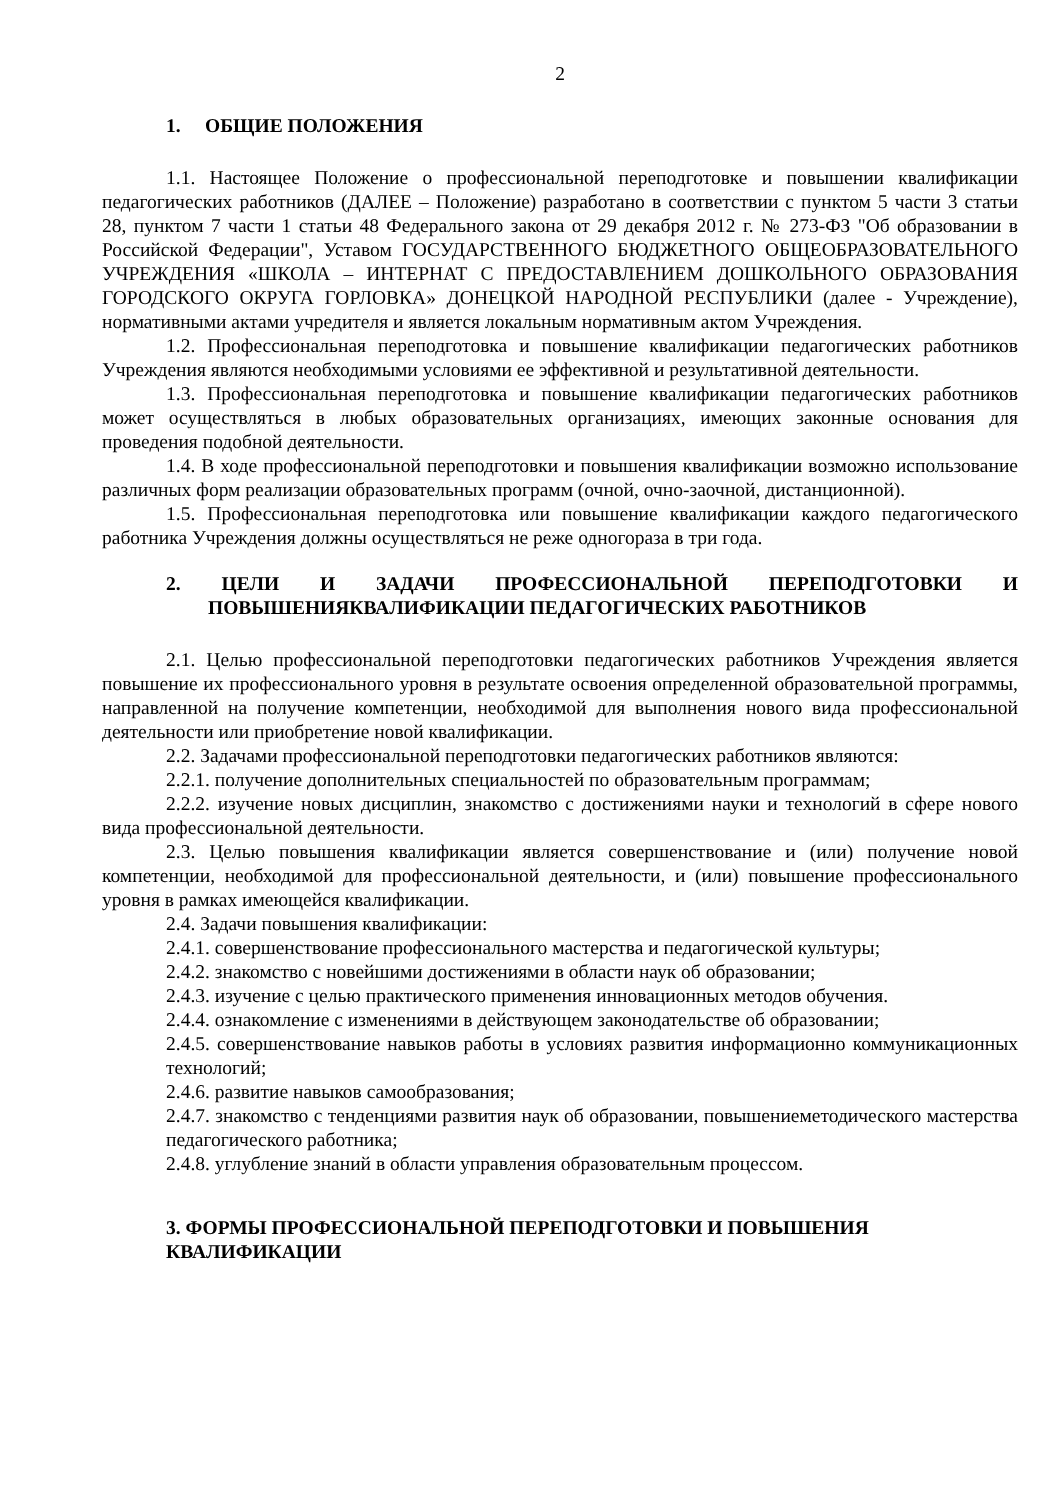2
1. ОБЩИЕ ПОЛОЖЕНИЯ
1.1. Настоящее Положение о профессиональной переподготовке и повышении квалификации педагогических работников (ДАЛЕЕ – Положение) разработано в соответствии с пунктом 5 части 3 статьи 28, пунктом 7 части 1 статьи 48 Федерального закона от 29 декабря 2012 г. № 273-ФЗ "Об образовании в Российской Федерации", Уставом ГОСУДАРСТВЕННОГО БЮДЖЕТНОГО ОБЩЕОБРАЗОВАТЕЛЬНОГО УЧРЕЖДЕНИЯ «ШКОЛА – ИНТЕРНАТ С ПРЕДОСТАВЛЕНИЕМ ДОШКОЛЬНОГО ОБРАЗОВАНИЯ ГОРОДСКОГО ОКРУГА ГОРЛОВКА» ДОНЕЦКОЙ НАРОДНОЙ РЕСПУБЛИКИ (далее - Учреждение), нормативными актами учредителя и является локальным нормативным актом Учреждения.
1.2. Профессиональная переподготовка и повышение квалификации педагогических работников Учреждения являются необходимыми условиями ее эффективной и результативной деятельности.
1.3. Профессиональная переподготовка и повышение квалификации педагогических работников может осуществляться в любых образовательных организациях, имеющих законные основания для проведения подобной деятельности.
1.4. В ходе профессиональной переподготовки и повышения квалификации возможно использование различных форм реализации образовательных программ (очной, очно-заочной, дистанционной).
1.5. Профессиональная переподготовка или повышение квалификации каждого педагогического работника Учреждения должны осуществляться не реже одногораза в три года.
2. ЦЕЛИ И ЗАДАЧИ ПРОФЕССИОНАЛЬНОЙ ПЕРЕПОДГОТОВКИ И ПОВЫШЕНИЯКВАЛИФИКАЦИИ ПЕДАГОГИЧЕСКИХ РАБОТНИКОВ
2.1. Целью профессиональной переподготовки педагогических работников Учреждения является повышение их профессионального уровня в результате освоения определенной образовательной программы, направленной на получение компетенции, необходимой для выполнения нового вида профессиональной деятельности или приобретение новой квалификации.
2.2. Задачами профессиональной переподготовки педагогических работников являются:
2.2.1. получение дополнительных специальностей по образовательным программам;
2.2.2. изучение новых дисциплин, знакомство с достижениями науки и технологий в сфере нового вида профессиональной деятельности.
2.3. Целью повышения квалификации является совершенствование и (или) получение новой компетенции, необходимой для профессиональной деятельности, и (или) повышение профессионального уровня в рамках имеющейся квалификации.
2.4. Задачи повышения квалификации:
2.4.1. совершенствование профессионального мастерства и педагогической культуры;
2.4.2. знакомство с новейшими достижениями в области наук об образовании;
2.4.3. изучение с целью практического применения инновационных методов обучения.
2.4.4. ознакомление с изменениями в действующем законодательстве об образовании;
2.4.5. совершенствование навыков работы в условиях развития информационно коммуникационных технологий;
2.4.6. развитие навыков самообразования;
2.4.7. знакомство с тенденциями развития наук об образовании, повышениеметодического мастерства педагогического работника;
2.4.8. углубление знаний в области управления образовательным процессом.
3. ФОРМЫ ПРОФЕССИОНАЛЬНОЙ ПЕРЕПОДГОТОВКИ И ПОВЫШЕНИЯ КВАЛИФИКАЦИИ